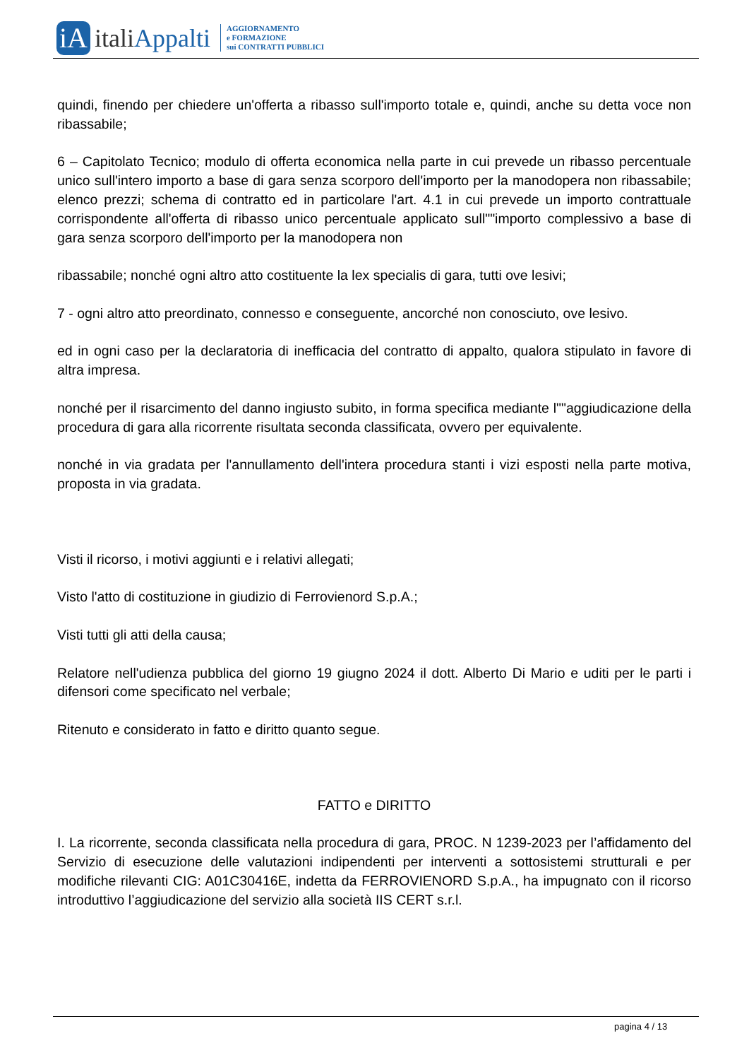iA
italiAppalti
AGGIORNAMENTO
e FORMAZIONE
sui CONTRATTI PUBBLICI
quindi, finendo per chiedere un'offerta a ribasso sull'importo totale e, quindi, anche su detta voce non ribassabile;
6 – Capitolato Tecnico; modulo di offerta economica nella parte in cui prevede un ribasso percentuale unico sull'intero importo a base di gara senza scorporo dell'importo per la manodopera non ribassabile; elenco prezzi; schema di contratto ed in particolare l'art. 4.1 in cui prevede un importo contrattuale corrispondente all'offerta di ribasso unico percentuale applicato sull""importo complessivo a base di gara senza scorporo dell'importo per la manodopera non
ribassabile; nonché ogni altro atto costituente la lex specialis di gara, tutti ove lesivi;
7 - ogni altro atto preordinato, connesso e conseguente, ancorché non conosciuto, ove lesivo.
ed in ogni caso per la declaratoria di inefficacia del contratto di appalto, qualora stipulato in favore di altra impresa.
nonché per il risarcimento del danno ingiusto subito, in forma specifica mediante l""aggiudicazione della procedura di gara alla ricorrente risultata seconda classificata, ovvero per equivalente.
nonché in via gradata per l'annullamento dell'intera procedura stanti i vizi esposti nella parte motiva, proposta in via gradata.
Visti il ricorso, i motivi aggiunti e i relativi allegati;
Visto l'atto di costituzione in giudizio di Ferrovienord S.p.A.;
Visti tutti gli atti della causa;
Relatore nell'udienza pubblica del giorno 19 giugno 2024 il dott. Alberto Di Mario e uditi per le parti i difensori come specificato nel verbale;
Ritenuto e considerato in fatto e diritto quanto segue.
FATTO e DIRITTO
I. La ricorrente, seconda classificata nella procedura di gara, PROC. N 1239-2023 per l’affidamento del Servizio di esecuzione delle valutazioni indipendenti per interventi a sottosistemi strutturali e per modifiche rilevanti CIG: A01C30416E, indetta da FERROVIENORD S.p.A., ha impugnato con il ricorso introduttivo l’aggiudicazione del servizio alla società IIS CERT s.r.l.
pagina 4 / 13